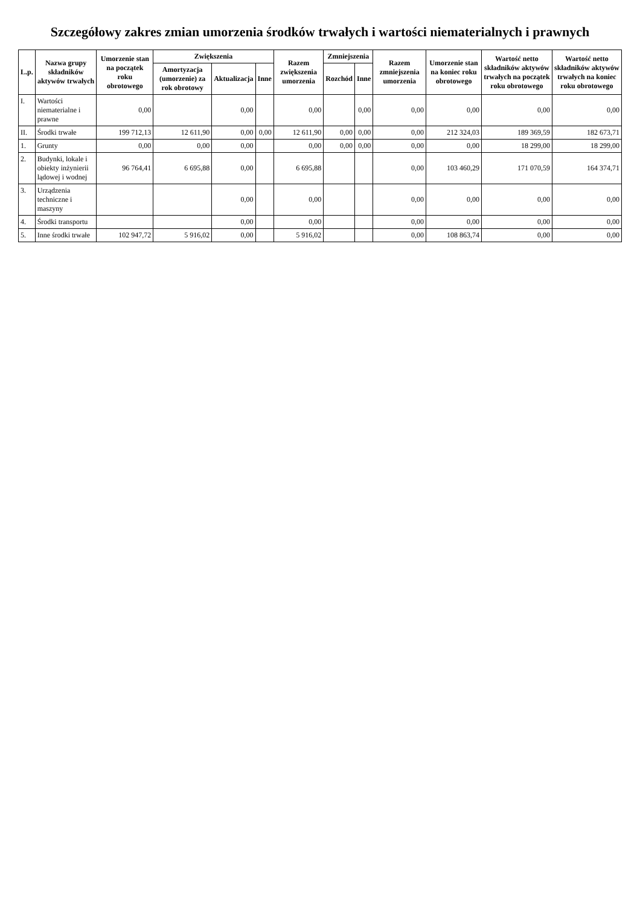Szczegółowy zakres zmian umorzenia środków trwałych i wartości niematerialnych i prawnych
| L.p. | Nazwa grupy składników aktywów trwałych | Umorzenie stan na początek roku obrotowego | Zwiększenia | | | Razem zwiększenia umorzenia | Zmniejszenia | | Razem zmniejszenia umorzenia | Umorzenie stan na koniec roku obrotowego | Wartość netto składników aktywów trwałych na początek roku obrotowego | Wartość netto składników aktywów trwałych na koniec roku obrotowego |
| --- | --- | --- | --- | --- | --- | --- | --- | --- | --- | --- | --- | --- |
| | | | Amortyzacja (umorzenie) za rok obrotowy | Aktualizacja | Inne | | Rozchód | Inne | | | | |
| I. | Wartości niematerialne i prawne | 0,00 | | 0,00 | | 0,00 | | 0,00 | 0,00 | 0,00 | 0,00 | 0,00 |
| II. | Środki trwałe | 199 712,13 | 12 611,90 | 0,00 | 0,00 | 12 611,90 | 0,00 | 0,00 | 0,00 | 212 324,03 | 189 369,59 | 182 673,71 |
| 1. | Grunty | 0,00 | 0,00 | 0,00 | | 0,00 | 0,00 | 0,00 | 0,00 | 0,00 | 18 299,00 | 18 299,00 |
| 2. | Budynki, lokale i obiekty inżynierii lądowej i wodnej | 96 764,41 | 6 695,88 | 0,00 | | 6 695,88 | | | 0,00 | 103 460,29 | 171 070,59 | 164 374,71 |
| 3. | Urządzenia techniczne i maszyny | | | 0,00 | | 0,00 | | | 0,00 | 0,00 | 0,00 | 0,00 |
| 4. | Środki transportu | | | 0,00 | | 0,00 | | | 0,00 | 0,00 | 0,00 | 0,00 |
| 5. | Inne środki trwałe | 102 947,72 | 5 916,02 | 0,00 | | 5 916,02 | | | 0,00 | 108 863,74 | 0,00 | 0,00 |